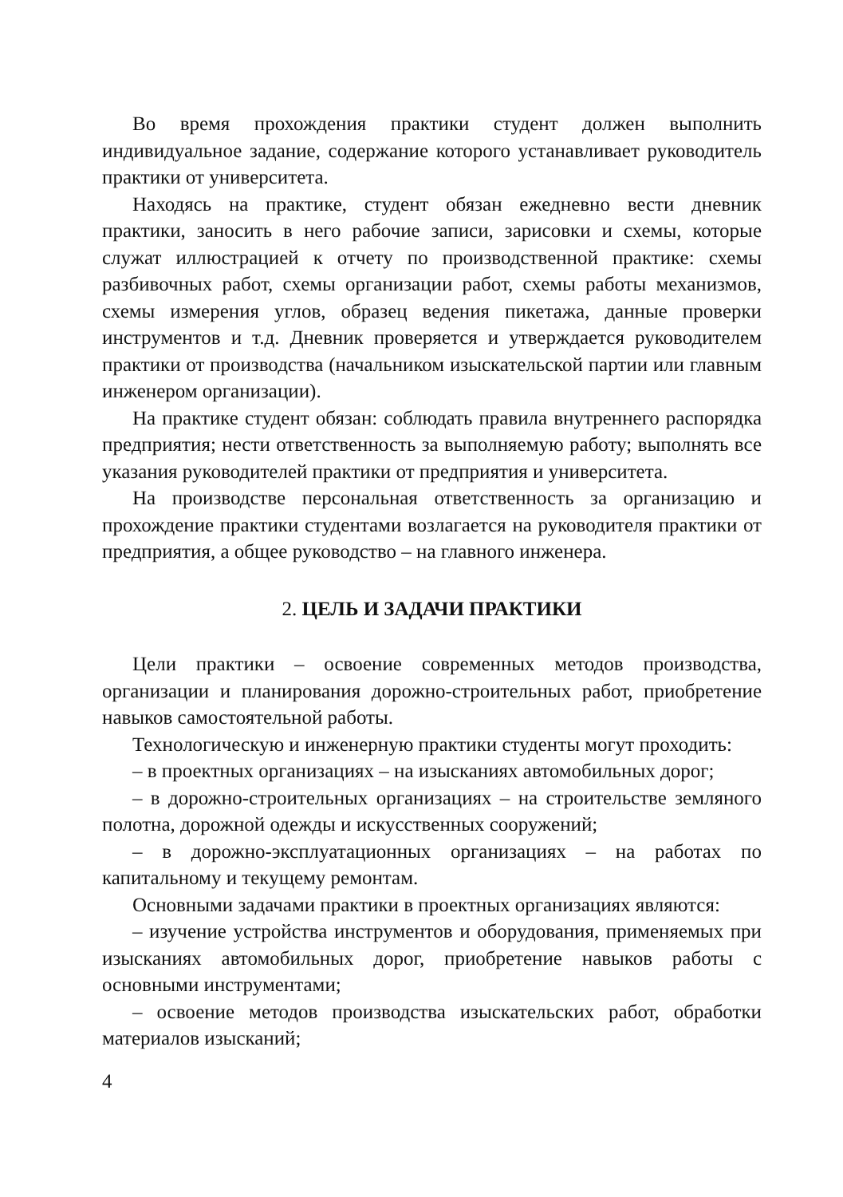Во время прохождения практики студент должен выполнить индивидуальное задание, содержание которого устанавливает руководитель практики от университета.
Находясь на практике, студент обязан ежедневно вести дневник практики, заносить в него рабочие записи, зарисовки и схемы, которые служат иллюстрацией к отчету по производственной практике: схемы разбивочных работ, схемы организации работ, схемы работы механизмов, схемы измерения углов, образец ведения пикетажа, данные проверки инструментов и т.д. Дневник проверяется и утверждается руководителем практики от производства (начальником изыскательской партии или главным инженером организации).
На практике студент обязан: соблюдать правила внутреннего распорядка предприятия; нести ответственность за выполняемую работу; выполнять все указания руководителей практики от предприятия и университета.
На производстве персональная ответственность за организацию и прохождение практики студентами возлагается на руководителя практики от предприятия, а общее руководство – на главного инженера.
2. ЦЕЛЬ И ЗАДАЧИ ПРАКТИКИ
Цели практики – освоение современных методов производства, организации и планирования дорожно-строительных работ, приобретение навыков самостоятельной работы.
Технологическую и инженерную практики студенты могут проходить:
– в проектных организациях – на изысканиях автомобильных дорог;
– в дорожно-строительных организациях – на строительстве земляного полотна, дорожной одежды и искусственных сооружений;
– в дорожно-эксплуатационных организациях – на работах по капитальному и текущему ремонтам.
Основными задачами практики в проектных организациях являются:
– изучение устройства инструментов и оборудования, применяемых при изысканиях автомобильных дорог, приобретение навыков работы с основными инструментами;
– освоение методов производства изыскательских работ, обработки материалов изысканий;
4